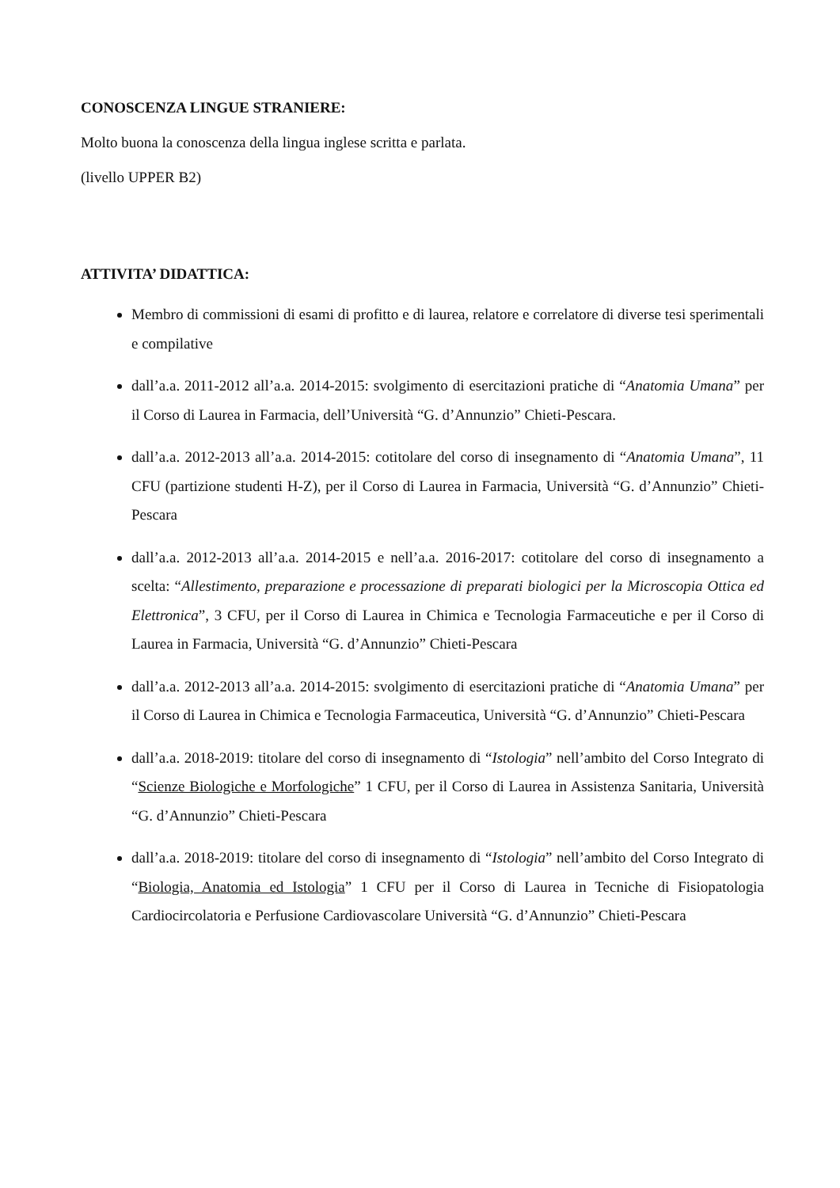CONOSCENZA LINGUE STRANIERE:
Molto buona la conoscenza della lingua inglese scritta e parlata.
(livello UPPER B2)
ATTIVITA’ DIDATTICA:
Membro di commissioni di esami di profitto e di laurea, relatore e correlatore di diverse tesi sperimentali e compilative
dall’a.a. 2011-2012 all’a.a. 2014-2015: svolgimento di esercitazioni pratiche di “Anatomia Umana” per il Corso di Laurea in Farmacia, dell’Università “G. d’Annunzio” Chieti-Pescara.
dall’a.a. 2012-2013 all’a.a. 2014-2015: cotitolare del corso di insegnamento di “Anatomia Umana”, 11 CFU (partizione studenti H-Z), per il Corso di Laurea in Farmacia, Università “G. d’Annunzio” Chieti-Pescara
dall’a.a. 2012-2013 all’a.a. 2014-2015 e nell’a.a. 2016-2017: cotitolare del corso di insegnamento a scelta: “Allestimento, preparazione e processazione di preparati biologici per la Microscopia Ottica ed Elettronica”, 3 CFU, per il Corso di Laurea in Chimica e Tecnologia Farmaceutiche e per il Corso di Laurea in Farmacia, Università “G. d’Annunzio” Chieti-Pescara
dall’a.a. 2012-2013 all’a.a. 2014-2015: svolgimento di esercitazioni pratiche di “Anatomia Umana” per il Corso di Laurea in Chimica e Tecnologia Farmaceutica, Università “G. d’Annunzio” Chieti-Pescara
dall’a.a. 2018-2019: titolare del corso di insegnamento di “Istologia” nell’ambito del Corso Integrato di “Scienze Biologiche e Morfologiche” 1 CFU, per il Corso di Laurea in Assistenza Sanitaria, Università “G. d’Annunzio” Chieti-Pescara
dall’a.a. 2018-2019: titolare del corso di insegnamento di “Istologia” nell’ambito del Corso Integrato di “Biologia, Anatomia ed Istologia” 1 CFU per il Corso di Laurea in Tecniche di Fisiopatologia Cardiocircolatoria e Perfusione Cardiovascolare Università “G. d’Annunzio” Chieti-Pescara